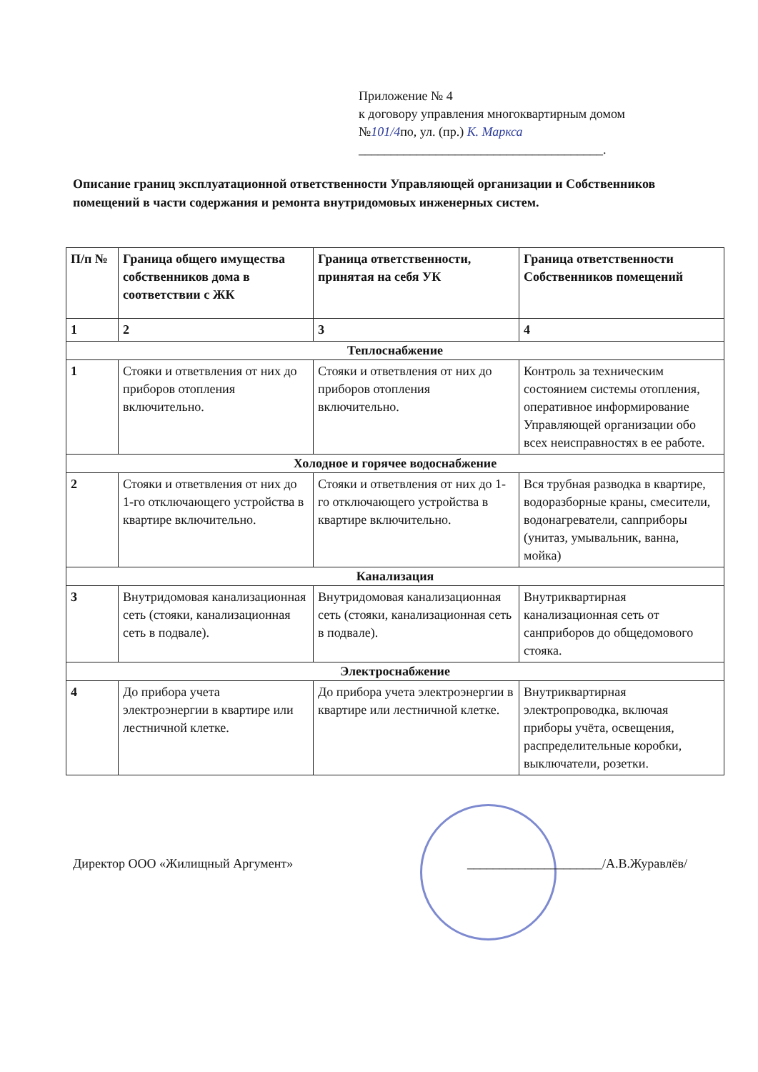Приложение № 4
к договору управления многоквартирным домом
№101/4по, ул. (пр.) К. Маркса
______________________________________.
Описание границ эксплуатационной ответственности Управляющей организации и Собственников помещений в части содержания и ремонта внутридомовых инженерных систем.
| П/п № | Граница общего имущества собственников дома в соответствии с ЖК | Граница ответственности, принятая на себя УК | Граница ответственности Собственников помещений |
| --- | --- | --- | --- |
| 1 | 2 | 3 | 4 |
| Теплоснабжение | | | |
| 1 | Стояки и ответвления от них до приборов отопления включительно. | Стояки и ответвления от них до приборов отопления включительно. | Контроль за техническим состоянием системы отопления, оперативное информирование Управляющей организации обо всех неисправностях в ее работе. |
| Холодное и горячее водоснабжение | | | |
| 2 | Стояки и ответвления от них до 1-го отключающего устройства в квартире включительно. | Стояки и ответвления от них до 1-го отключающего устройства в квартире включительно. | Вся трубная разводка в квартире, водоразборные краны, смесители, водонагреватели, сanприборы (унитаз, умывальник, ванна, мойка) |
| Канализация | | | |
| 3 | Внутридомовая канализационная сеть (стояки, канализационная сеть в подвале). | Внутридомовая канализационная сеть (стояки, канализационная сеть в подвале). | Внутриквартирная канализационная сеть от санприборов до общедомового стояка. |
| Электроснабжение | | | |
| 4 | До прибора учета электроэнергии в квартире или лестничной клетке. | До прибора учета электроэнергии в квартире или лестничной клетке. | Внутриквартирная электропроводка, включая приборы учёта, освещения, распределительные коробки, выключатели, розетки. |
Директор ООО «Жилищный Аргумент» _____________________/А.В.Журавлёв/